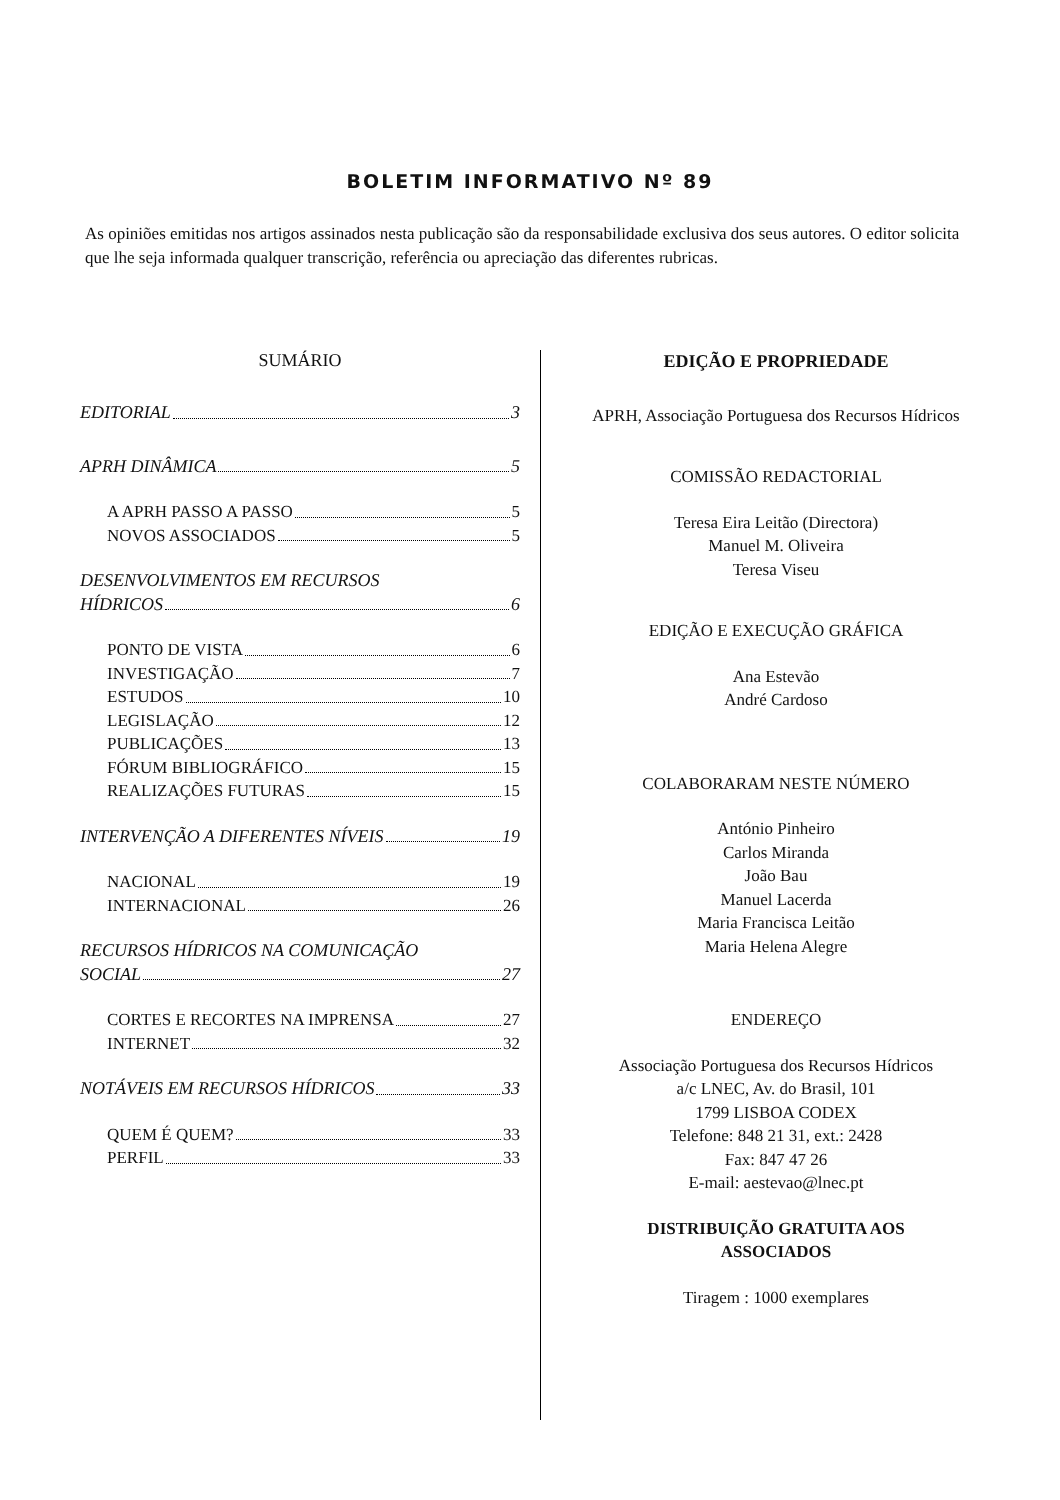BOLETIM INFORMATIVO Nº 89
As opiniões emitidas nos artigos assinados nesta publicação são da responsabilidade exclusiva dos seus autores. O editor solicita que lhe seja informada qualquer transcrição, referência ou apreciação das diferentes rubricas.
SUMÁRIO
EDITORIAL 3
APRH DINÂMICA 5
A APRH PASSO A PASSO 5
NOVOS ASSOCIADOS 5
DESENVOLVIMENTOS EM RECURSOS
HÍDRICOS 6
PONTO DE VISTA 6
INVESTIGAÇÃO 7
ESTUDOS 10
LEGISLAÇÃO 12
PUBLICAÇÕES 13
FÓRUM BIBLIOGRÁFICO 15
REALIZAÇÕES FUTURAS 15
INTERVENÇÃO A DIFERENTES NÍVEIS 19
NACIONAL 19
INTERNACIONAL 26
RECURSOS HÍDRICOS NA COMUNICAÇÃO
SOCIAL 27
CORTES E RECORTES NA IMPRENSA 27
INTERNET 32
NOTÁVEIS EM RECURSOS HÍDRICOS 33
QUEM É QUEM? 33
PERFIL 33
EDIÇÃO E PROPRIEDADE
APRH, Associação Portuguesa dos Recursos Hídricos
COMISSÃO REDACTORIAL
Teresa Eira Leitão (Directora)
Manuel M. Oliveira
Teresa Viseu
EDIÇÃO E EXECUÇÃO GRÁFICA
Ana Estevão
André Cardoso
COLABORARAM NESTE NÚMERO
António Pinheiro
Carlos Miranda
João Bau
Manuel Lacerda
Maria Francisca Leitão
Maria Helena Alegre
ENDEREÇO
Associação Portuguesa dos Recursos Hídricos
a/c LNEC, Av. do Brasil, 101
1799 LISBOA CODEX
Telefone: 848 21 31, ext.: 2428
Fax: 847 47 26
E-mail: aestevao@lnec.pt
DISTRIBUIÇÃO GRATUITA AOS
ASSOCIADOS
Tiragem : 1000 exemplares